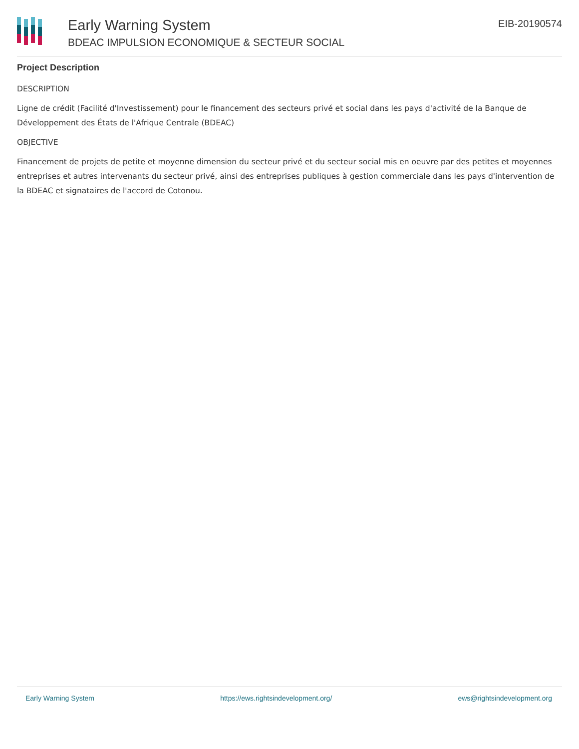Early Warning System
BDEAC IMPULSION ECONOMIQUE & SECTEUR SOCIAL
EIB-20190574
Project Description
DESCRIPTION
Ligne de crédit (Facilité d'Investissement) pour le financement des secteurs privé et social dans les pays d'activité de la Banque de Développement des États de l'Afrique Centrale (BDEAC)
OBJECTIVE
Financement de projets de petite et moyenne dimension du secteur privé et du secteur social mis en oeuvre par des petites et moyennes entreprises et autres intervenants du secteur privé, ainsi des entreprises publiques à gestion commerciale dans les pays d'intervention de la BDEAC et signataires de l'accord de Cotonou.
Early Warning System https://ews.rightsindevelopment.org/ ews@rightsindevelopment.org